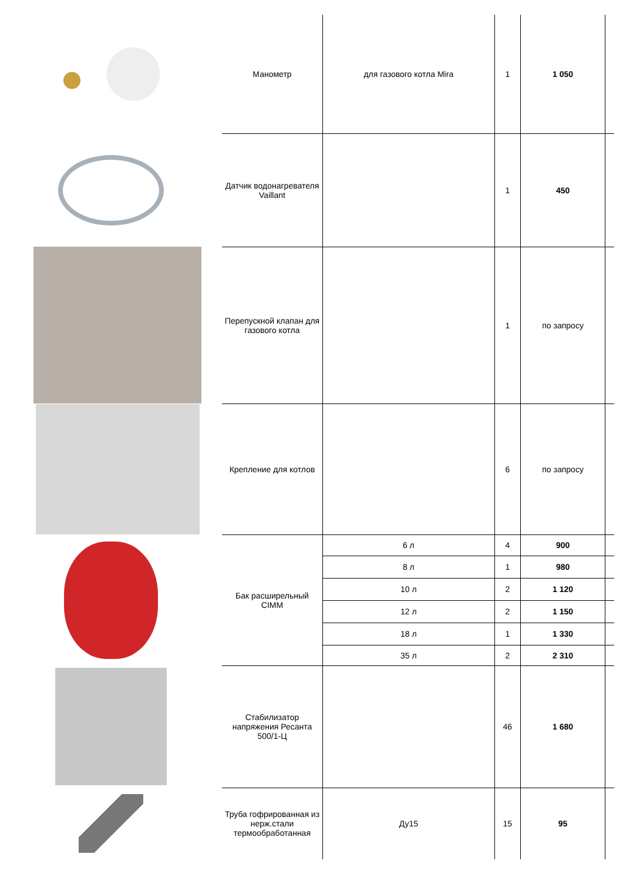| | Манометр | для газового котла Mira | 1 | 1 050 | |
| | Датчик водонагревателя Vaillant | | 1 | 450 | |
| | Перепускной клапан для газового котла | | 1 | по запросу | |
| | Крепление для котлов | | 6 | по запросу | |
| | Бак расширельный CIMM | 6 л | 4 | 900 | |
| | | 8 л | 1 | 980 | |
| | | 10 л | 2 | 1 120 | |
| | | 12 л | 2 | 1 150 | |
| | | 18 л | 1 | 1 330 | |
| | | 35 л | 2 | 2 310 | |
| | Стабилизатор напряжения Ресанта 500/1-Ц | | 46 | 1 680 | |
| | Труба гофрированная из нерж.стали термообработанная | Ду15 | 15 | 95 | |